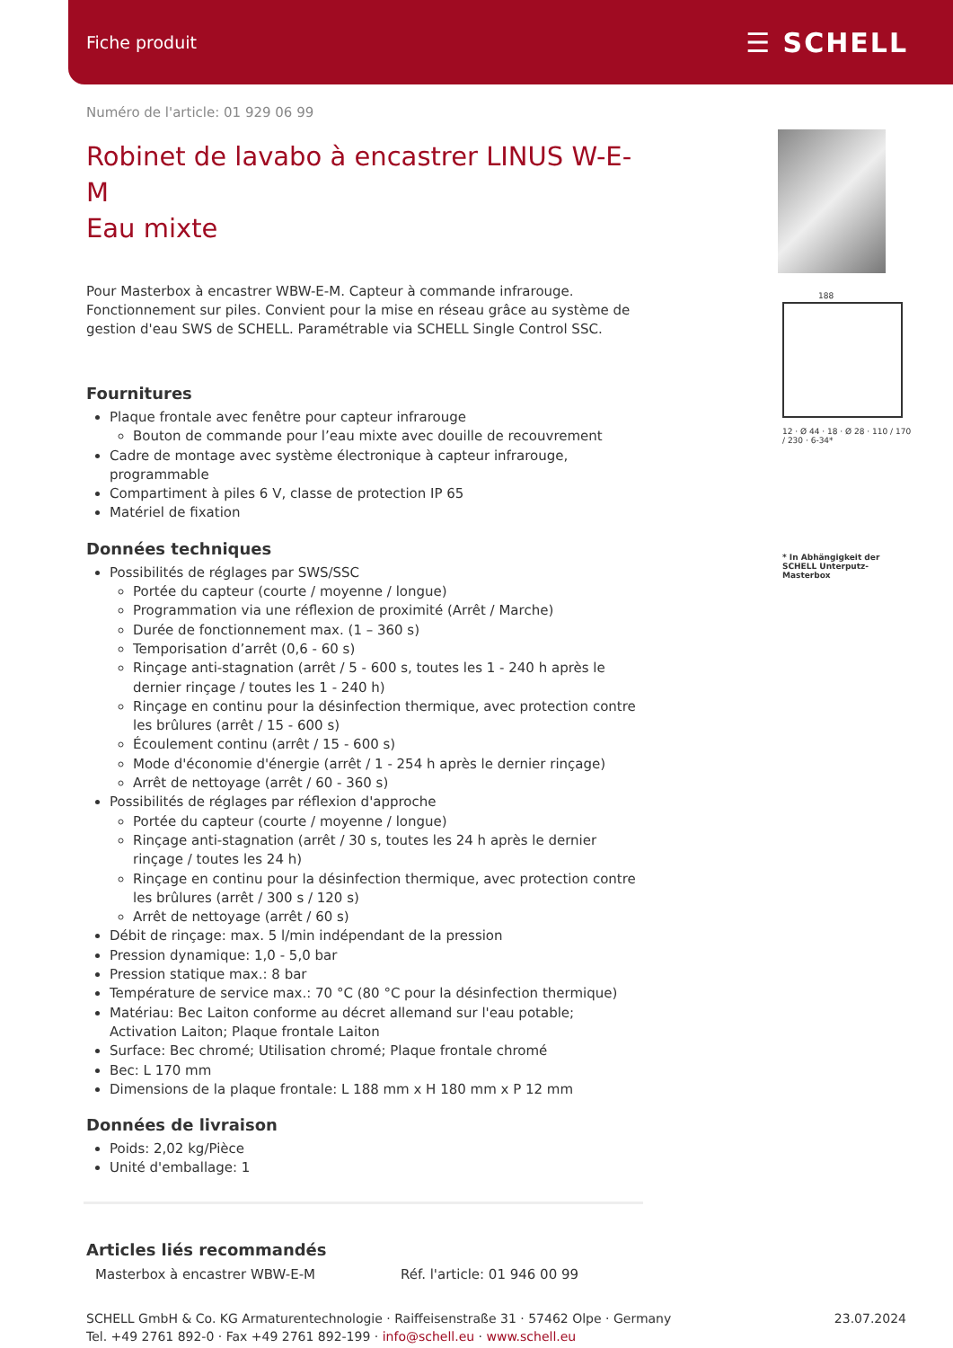Fiche produit ☰ SCHELL
Numéro de l'article: 01 929 06 99
Robinet de lavabo à encastrer LINUS W-E-M
Eau mixte
Pour Masterbox à encastrer WBW-E-M. Capteur à commande infrarouge. Fonctionnement sur piles. Convient pour la mise en réseau grâce au système de gestion d'eau SWS de SCHELL. Paramétrable via SCHELL Single Control SSC.
Fournitures
Plaque frontale avec fenêtre pour capteur infrarouge
Bouton de commande pour l’eau mixte avec douille de recouvrement
Cadre de montage avec système électronique à capteur infrarouge, programmable
Compartiment à piles 6 V, classe de protection IP 65
Matériel de fixation
Données techniques
Possibilités de réglages par SWS/SSC
Portée du capteur (courte / moyenne / longue)
Programmation via une réflexion de proximité (Arrêt / Marche)
Durée de fonctionnement max. (1 – 360 s)
Temporisation d’arrêt (0,6 - 60 s)
Rinçage anti-stagnation (arrêt / 5 - 600 s, toutes les 1 - 240 h après le dernier rinçage / toutes les 1 - 240 h)
Rinçage en continu pour la désinfection thermique, avec protection contre les brûlures (arrêt / 15 - 600 s)
Écoulement continu (arrêt / 15 - 600 s)
Mode d'économie d'énergie (arrêt / 1 - 254 h après le dernier rinçage)
Arrêt de nettoyage (arrêt / 60 - 360 s)
Possibilités de réglages par réflexion d'approche
Portée du capteur (courte / moyenne / longue)
Rinçage anti-stagnation (arrêt / 30 s, toutes les 24 h après le dernier rinçage / toutes les 24 h)
Rinçage en continu pour la désinfection thermique, avec protection contre les brûlures (arrêt / 300 s / 120 s)
Arrêt de nettoyage (arrêt / 60 s)
Débit de rinçage: max. 5 l/min indépendant de la pression
Pression dynamique: 1,0 - 5,0 bar
Pression statique max.: 8 bar
Température de service max.: 70 °C (80 °C pour la désinfection thermique)
Matériau: Bec Laiton conforme au décret allemand sur l'eau potable; Activation Laiton; Plaque frontale Laiton
Surface: Bec chromé; Utilisation chromé; Plaque frontale chromé
Bec: L 170 mm
Dimensions de la plaque frontale: L 188 mm x H 180 mm x P 12 mm
Données de livraison
Poids: 2,02 kg/Pièce
Unité d'emballage: 1
Articles liés recommandés
Masterbox à encastrer WBW-E-M Réf. l'article: 01 946 00 99
188
12 · Ø 44 · 18 · Ø 28 · 110 / 170 / 230 · 6-34*
* In Abhängigkeit der SCHELL Unterputz-Masterbox
SCHELL GmbH & Co. KG Armaturentechnologie · Raiffeisenstraße 31 · 57462 Olpe · Germany
Tel. +49 2761 892-0 · Fax +49 2761 892-199 · info@schell.eu · www.schell.eu
23.07.2024